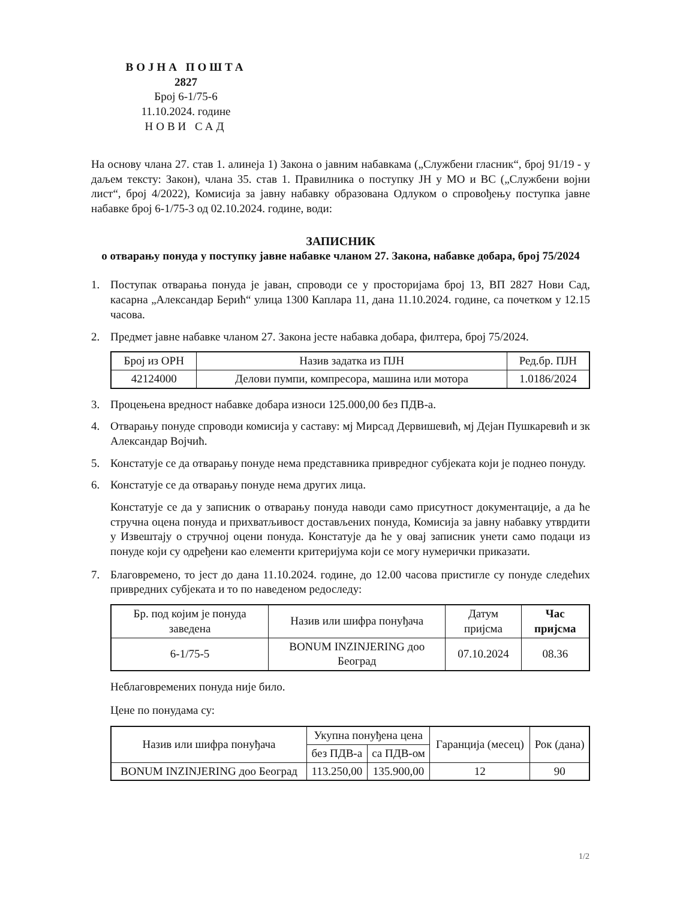ВОЈНА ПОШТА
2827
Број 6-1/75-6
11.10.2024. године
НОВИ САД
На основу члана 27. став 1. алинеја 1) Закона о јавним набавкама („Службени гласник“, број 91/19 - у даљем тексту: Закон), члана 35. став 1. Правилника о поступку ЈН у МО и ВС („Службени војни лист“, број 4/2022), Комисија за јавну набавку образована Одлуком о спровођењу поступка јавне набавке број 6-1/75-3 од 02.10.2024. године, води:
ЗАПИСНИК
о отварању понуда у поступку јавне набавке чланом 27. Закона, набавке добара, број 75/2024
1. Поступак отварања понуда је јаван, спроводи се у просторијама број 13, ВП 2827 Нови Сад, касарна „Александар Берић“ улица 1300 Каплара 11, дана 11.10.2024. године, са почетком у 12.15 часова.
2. Предмет јавне набавке чланом 27. Закона јесте набавка добара, филтера, број 75/2024.
| Број из ОРН | Назив задатка из ПЈН | Ред.бр. ПЈН |
| --- | --- | --- |
| 42124000 | Делови пумпи, компресора, машина или мотора | 1.0186/2024 |
3. Процењена вредност набавке добара износи 125.000,00 без ПДВ-а.
4. Отварању понуде спроводи комисија у саставу: мј Мирсад Дервишевић, мј Дејан Пушкаревић и зк Александар Војчић.
5. Констатује се да отварању понуде нема представника привредног субјеката који је поднео понуду.
6. Констатује се да отварању понуде нема других лица.
Констатује се да у записник о отварању понуда наводи само присутност документације, а да ће стручна оцена понуда и прихватљивост достављених понуда, Комисија за јавну набавку утврдити у Извештају о стручној оцени понуда. Констатује да ће у овај записник унети само подаци из понуде који су одређени као елементи критеријума који се могу нумерички приказати.
7. Благовремено, то јест до дана 11.10.2024. године, до 12.00 часова пристигле су понуде следећих привредних субјеката и то по наведеном редоследу:
| Бр. под којим је понуда заведена | Назив или шифра понуђача | Датум пријсма | Час пријсма |
| --- | --- | --- | --- |
| 6-1/75-5 | BONUM INZINJERING доо Београд | 07.10.2024 | 08.36 |
Неблаговремених понуда није било.
Цене по понудама су:
| Назив или шифра понуђача | Укупна понуђена цена | | Гаранција (месец) | Рок (дана) |
| --- | --- | --- | --- | --- |
| | без ПДВ-а | са ПДВ-ом | | |
| BONUM INZINJERING доо Београд | 113.250,00 | 135.900,00 | 12 | 90 |
1/2